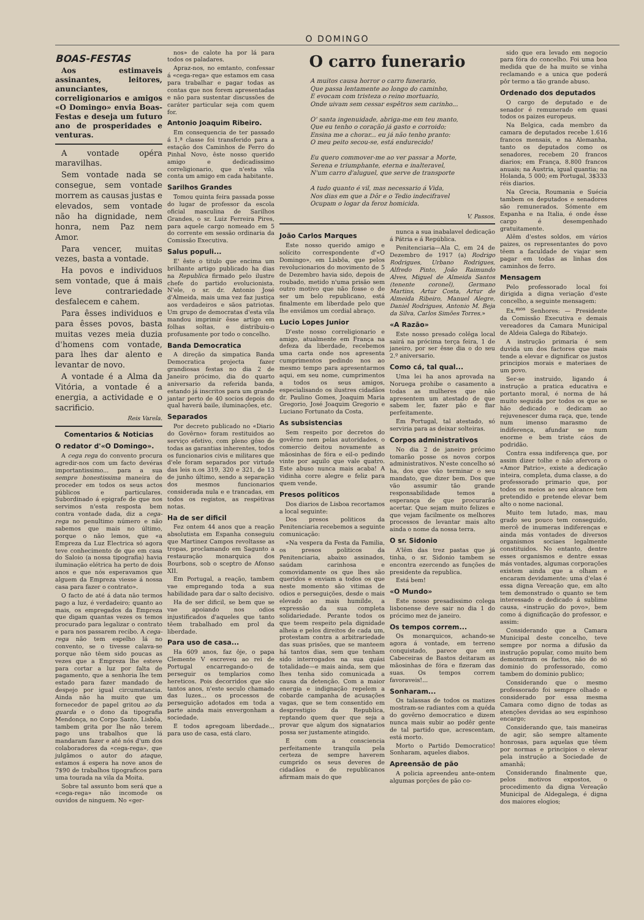O DOMINGO
BOAS-FESTAS
Aos estimaveis assinantes, leitores, anunciantes, correligionarios e amigos «O Domingo» envia Boas-Festas e deseja um futuro ano de prosperidades e venturas.
A vontade opéra maravilhas.
Sem vontade nada se consegue, sem vontade morrem as causas justas e elevados, sem vontade não ha dignidade, nem honra, nem Paz nem Amor.
Para vencer, muitas vezes, basta a vontade.
Ha povos e individuos sem vontade, que á mais leve contrariedade desfalecem e cahem.
Para êsses individuos e para êsses povos, basta muitas vezes meia duzia d'homens com vontade, para lhes dar alento e levantar de novo.
A vontade é a Alma da Vitória, a vontade é a energia, a actividade e o sacrificio.
Reis Varela.
Comentarios & Noticias
O redator d'«O Domingo».
A cega rega do convento procura agredir-nos com um facto devéras importantissimo... para a sua sempre honestissima maneira de proceder em todos os seus actos públicos e particulares. Subordinado á epigrafe de que nos servimos n'esta resposta bem contra vontade dada, diz a cega-rega no penultimo número e não sabemos que mais no último, porque o não lemos, que «a Empreza da Luz Electrica só agora teve conhecimento de que em casa do Saloio (a nossa tipografia) havia iluminação elétrica ha perto de dois anos e que nós esperavamos que alguem da Empreza viesse á nossa casa para fazer o contrato».
O facto de até á data não termos pago a luz, é verdadeiro; quanto ao mais, os empregados da Empreza que digam quantas vezes os temos procurado para legalizar o contrato e para nos passarem recibo. A cega-rega não tem espelho lá no convento, se o tivesse calava-se porque não têem sido poucas as vezes que a Empreza lhe esteve para cortar a luz por falta de pagamento, que a senhoria lhe tem estado para fazer mandado de despejo por igual circumstancia. Ainda não ha muito que um fornecedor de papel gritou ao da guarda e o dono da tipografia Mendonça, no Corpo Santo, Lisbôa, tambem grita por lhe não terem pago uns trabalhos que lá mandaram fazer e até nós d'um dos colaboradores da «cega-rega», que julgâmos o autor do ataque, estamos á espera ha nove anos de 7$90 de trabalhos tipograficos para uma tourada na vila da Moita.
Sobre tal assunto bom será que a «cega-rega» não incomode os ouvidos de ninguem. No «ger-
nos» de calote ha por lá para todos os paladares.
Apraz-nos, no emtanto, confessar á «cega-rega» que estamos em casa para trabalhar e pagar todas as contas que nos forem apresentadas e não para sustentar discussões de caráter particular seja com quem for.
Antonio Joaquim Ribeiro.
Em consequencia de ter passado á 1.ª classe foi transferido para a estação dos Caminhos de Ferro do Pinhal Novo, êste nosso querido amigo e dedicadissimo correligionario, que n'esta vila conta um amigo em cada habitante.
Sarilhos Grandes
Tomou quinta feira passada posse do lugar de professor da escola oficial masculina de Sarilhos Grandes, o sr. Luiz Ferreira Pires, para aquele cargo nomeado em 5 do corrente em sessão ordinaria da Comissão Executiva.
Salus populi...
E' êste o titulo que encima um brilhante artigo publicado ha dias na Republica firmado pelo ilustre chefe do partido evolucionista. N'ele, o sr. dr. Antonio José d'Almeida, mais uma vez faz justiça aos verdadeiros e sãos patriotas. Um grupo de democratas d'esta vila mandou imprimir êsse artigo em folhas soltas, e distribuiu-o profusamente por todo o concelho.
Banda Democratica
A direção da simpatica Banda Democratica projecta fazer grandiosas festas no dia 2 de Janeiro prócimo, dia do quarto aniversario da referida banda, estando já inscritos para um grande jantar perto de 40 socios depois do qual haverá baile, iluminações, etc.
Separados
Por decreto publicado no «Diario do Govêrno» foram restituidos ao serviço efetivo, com pleno gôso de todas as garantias inherentes, todos os funcionarios civis e militares que d'ele foram separados por virtude das leis n.os 319, 320 e 321, de 13 de junho último, sendo a separação dos mesmos funcionarios considerada nula e e trancadas, em todos os registos, as respétivas notas.
Ha de ser dificil
Fez ontem 44 anos que a reação absolutista em Espanha conseguiu que Martinez Campos revoltasse as tropas, proclamando em Sagunto a restauração monarquica dos Bourbons, sob o sceptro de Afonso XII.
Em Portugal, a reação, tambem vae empregando toda a sua habilidade para dar o salto decisivo.
Ha de ser dificil, se bem que se vae apoiando nos odios injustificados d'aqueles que tanto têem trabalhado em prol da liberdade.
Para uso de casa...
Ha 609 anos, faz ôje, o papa Clemente V escreveu ao rei de Portugal encarregando-o de perseguir os templarios como hereticos. Pois decorridos que são tantos anos, n'este seculo chamado das luzes... os processos de perseguição adotados em toda a parte ainda mais envergonham a sociedade.
E todos apregoam liberdade... para uso de casa, está claro.
O carro funerario
A muitos causa horror o carro funerario,
Que passa lentamente ao longo do caminho,
E evocam com tristeza o reino mortuario,
Onde uivam sem cessar espêtros sem carinho...
O' santa ingenuidade, abriga-me em teu manto,
Que eu tenho o coração já gasto e corroido;
Ensina me a chorar... eu já não tenho pranto:
O meu peito secou-se, está endurecido!
Eu quero commover-me ao ver passar a Morte,
Serena e triumphante, eterna e inalteravel,
N'um carro d'aluguel, que serve de transporte
A tudo quanto é vil, mas necessario á Vida,
Nos dias em que a Dôr e o Tedio indecifravel
Ocupam o logar da feroz homicida.
V. Passos.
João Carlos Marques
Este nosso querido amigo e solícito correspondente d'«O Domingo», em Lisbôa, que pelos revolucionarios do movimento de 5 de Dezembro havia sido, depois de roubado, metido n'uma prisão sem outro motivo que não fosse o de ser um belo republicano, está finalmente em liberdade pelo que lhe enviâmos um cordial abraço.
Lucio Lopes Junior
D'este nosso correligionario e amigo, atualmente em França na defeza da liberdade, recebemos uma carta onde nos apresenta cumprimentos pedindo nos ao mesmo tempo para apresentarmos aqui, em seu nome, cumprimentos a todos os seus amigos, especialisando os ilustres cidadãos dr. Paulino Gomes, Joaquim Maria Gregorio, José Joaquim Gregorio e Luciano Fortunato da Costa.
As subsistencias
Sem respeito por decretos do govêrno nem pelas autoridades, o comercio deitou novamente as mãosinhas de fóra e eil-o pedindo vinte por aquilo que vale quatro. Este abuso nunca mais acaba! A vidinha corre alegre e feliz para quem vende.
Presos politicos
Dos diarios de Lisboa recortamos a local seguinte:
Dos presos politicos da Penitenciaria recebemos a seguinte comunicação:
«Na vespera da Festa da Familia, os presos politicos da Penitenciaria, abaixo assinados, saúdam carinhosa e comovidamente os que lhes são queridos e enviam a todos os que neste momento são vitimas de odios e perseguições, desde o mais elevado ao mais humilde, a expressão da sua completa solidariedade. Perante todos os que teem respeito pela dignidade alheia e pelos direitos de cada um, protestam contra a arbitrariedade das suas prisões, que se manteem há tantos dias, sem que tenham sido interrogados na sua quási totalidade—e mais ainda, sem que lhes tenha sido comunicada a causa da detenção. Com a maior energia e indignação repelem a cobarde campanha de acusações vagas, que se tem consentido em desprestigio da Republica, reptando quem quer que seja a provar que algum dos signatarios possa ser justamente atingido.
E com a consciencia perfeitamente tranquila pela certeza de sempre haverem cumprido os seus deveres de cidadãos e de republicanos afirmam mais do que
nunca a sua inabalavel dedicação á Pátria e á República.
Penitenciaria—Ala C, em 24 de Dezembro de 1917 (a) Rodrigo Rodrigues, Urbano Rodrigues, Alfredo Pinto, João Raimundo Alves, Miguel de Almeida Santos (tenente coronel), Germano Martins, Artur Costa, Artur de Almeida Ribeiro, Manuel Alegre, Daniel Rodrigues, Antonio M. Beja da Silva, Carlos Simões Torres.»
«A Razão»
Este nosso presado colêga local sairá na prócima terça feira, 1 de janeiro, por ser êsse dia o do seu 2.º aniversario.
Como cá, tal qual...
Uma lei ha anos aprovada na Noruega prohibe o casamento a todas as mulheres que não apresentem um atestado de que sabem ler, fazer pão e fiar perfeitamente.
Em Portugal, tal atestado, só serviria para as deixar solteiras.
Corpos administrativos
No dia 2 de janeiro prócimo tomarão posse os novos corpos administrativos. N'este concelho só ha, dos que vão terminar o seu mandato, que dizer bem. Dos que vão assumir tão grande responsabilidade temos a esperança de que procurarão acertar. Que sejam muito felizes e que vejam facilmente os melhores processos de levantar mais alto ainda o nome da nossa terra.
O sr. Sidonio
A'lêm das trez pastas que já tinha, o sr. Sidonio tambem se encontra ezercendo as funções de presidente da republica.
Está bem!
«O Mundo»
Este nosso presadissimo colega lisbonense deve sair no dia 1 do prócimo mez de janeiro.
Os tempos correm...
Os monarquicos, achando-se agora á vontade, em terreno conquistado, parece que em Cabeceiras de Bastos deitaram as mãosinhas de fóra e fizeram das suas. Os tempos correm favoraveis!...
Sonharam...
Os talassas de todos os matizes mostram-se radiantes com a quéda do govêrno democratico e dizem nunca mais subir ao podêr gente de tal partido que, acrescentam, está morto.
Morto o Partido Democratico! Sonharam, aqueles diabos.
Apreensão de pão
A policia apreendeu ante-ontem algumas porções de pão co-
sido que era levado em negocio para fóra do concelho. Foi uma boa medida que de ha muito se vinha reclamando e a unica que poderá pôr termo a tão grande abuso.
Ordenado dos deputados
O cargo de deputado e de senador é remunerado em quasi todos os paizes europeus.
Na Belgica, cada membro da camara de deputados recebe 1.616 francos mensais, e na Alemanha, tanto os deputados como os senadores, recebem 20 francos diarios; em França, 8.800 francos anuais; na Austria, igual quantia; na Holanda, 5 000; em Portugal, 3$333 réis diarios.
Na Grecia, Roumania e Suécia tambem os deputados e senadores são remunerados. Sómente em Espanha e na Italia, é onde êsse cargo é desempenhado gratuitamente.
Alêm d'estes soldos, em vários paizes, os representantes do povo têem a faculdade de viajar sem pagar em todas as linhas dos caminhos de ferro.
Mensagem
Pelo professorado local foi dirigida a digna veriação d'este concelho, a seguinte mensagem:
Ex.<sup>mos</sup> Senhores: — Presidente da Comissão Executiva e demais vereadores da Camara Municipal de Aldeia Galega do Ribatejo.
A instrução primaria é sem duvida um dos factores que mais tende a elevar e dignificar os justos principios morais e materiaes de um povo.
Ser-se instruido, ligando á instrução a pratica educativa e portanto moral, é norma de há muito seguida por todos os que se hão dedicado e dedicam ao rejuvenescer duma raça, que, tende num imenso marasmo de indiferença, afundar se num enorme e bem triste cáos de podridão.
Contra essa indiferença que, por assim dizer tolhe e não afervora o «Amor Patrio», existe a dedicação inteira, completa, duma classe, a do professorado primario que, por todos os meios ao seu alcance tem pretendido e pretende elevar bem alto o nome nacional.
Muito tem lutado, mas, mau grado seu pouco tem conseguido, mercê de inumeras indiferenças e ainda más vontades de diversos organismos sociaes legalmente constituidos. No entanto, dentre esses organismos e dentre essas más vontades, algumas corporações existem ainda que a olham e encaram devidamente: uma d'elas é essa digna Verеação que, em alto tem demonstrado o quanto se tem interessado e dedicado á sublime causa, «instrução do povo», bem como á dignificação do professor, e assim:
Considerando que a Camara Municipal deste concelho, teve sempre por norma a difusão da instrução popular, como muito bem demonstram os factos, não do só dominio do professorado, como tambem do dominio publico;
Considerando que o mesmo professorado foi sempre olhado e considerado por essa mesma Camara como digno de todas as atenções devidas ao seu espinhoso encargo;
Considerando que, tais maneiras de agir, são sempre altamente honrosas, para aquelas que têem por normas e principios o elevar pela instrução a Sociedade de amanhã;
Considerando finalmente que, pelos motivos expostos, o procedimento da digna Vereação Municipal de Aldegalega, é digna dos maiores elogios;